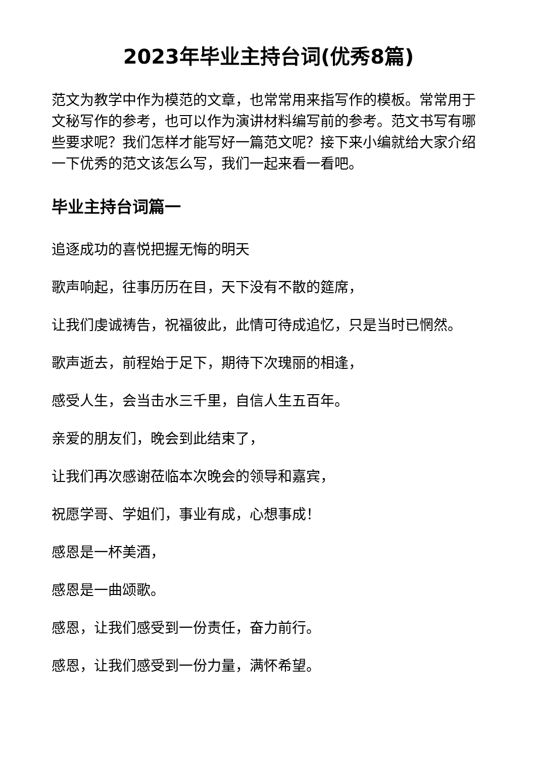2023年毕业主持台词(优秀8篇)
范文为教学中作为模范的文章，也常常用来指写作的模板。常常用于文秘写作的参考，也可以作为演讲材料编写前的参考。范文书写有哪些要求呢？我们怎样才能写好一篇范文呢？接下来小编就给大家介绍一下优秀的范文该怎么写，我们一起来看一看吧。
毕业主持台词篇一
追逐成功的喜悦把握无悔的明天
歌声响起，往事历历在目，天下没有不散的筵席，
让我们虔诚祷告，祝福彼此，此情可待成追忆，只是当时已惘然。
歌声逝去，前程始于足下，期待下次瑰丽的相逢，
感受人生，会当击水三千里，自信人生五百年。
亲爱的朋友们，晚会到此结束了，
让我们再次感谢莅临本次晚会的领导和嘉宾，
祝愿学哥、学姐们，事业有成，心想事成！
感恩是一杯美酒，
感恩是一曲颂歌。
感恩，让我们感受到一份责任，奋力前行。
感恩，让我们感受到一份力量，满怀希望。